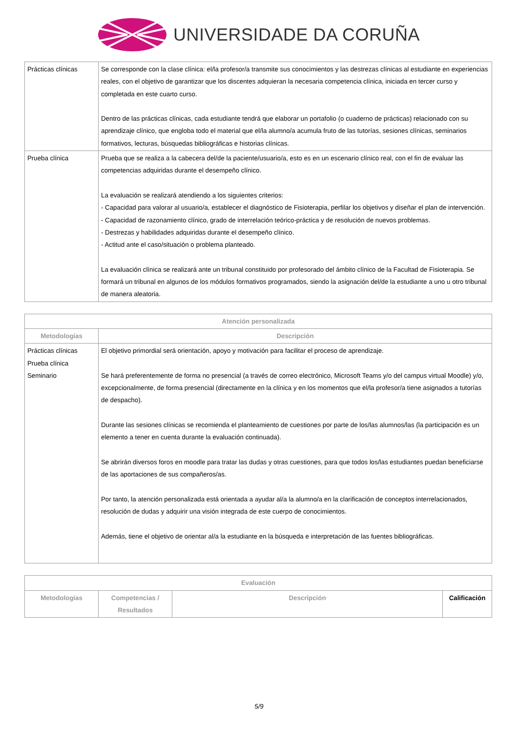UNIVERSIDADE DA CORUÑA
| Prácticas clínicas | Se corresponde con la clase clínica: el/la profesor/a transmite sus conocimientos y las destrezas clínicas al estudiante en experiencias reales, con el objetivo de garantizar que los discentes adquieran la necesaria competencia clínica, iniciada en tercer curso y completada en este cuarto curso. Dentro de las prácticas clínicas, cada estudiante tendrá que elaborar un portafolio (o cuaderno de prácticas) relacionado con su aprendizaje clínico, que engloba todo el material que el/la alumno/a acumula fruto de las tutorías, sesiones clínicas, seminarios formativos, lecturas, búsquedas bibliográficas e historias clínicas. |
| Prueba clínica | Prueba que se realiza a la cabecera del/de la paciente/usuario/a, esto es en un escenario clínico real, con el fin de evaluar las competencias adquiridas durante el desempeño clínico. La evaluación se realizará atendiendo a los siguientes criterios: - Capacidad para valorar al usuario/a, establecer el diagnóstico de Fisioterapia, perfilar los objetivos y diseñar el plan de intervención. - Capacidad de razonamiento clínico, grado de interrelación teórico-práctica y de resolución de nuevos problemas. - Destrezas y habilidades adquiridas durante el desempeño clínico. - Actitud ante el caso/situación o problema planteado. La evaluación clínica se realizará ante un tribunal constituido por profesorado del ámbito clínico de la Facultad de Fisioterapia. Se formará un tribunal en algunos de los módulos formativos programados, siendo la asignación del/de la estudiante a uno u otro tribunal de manera aleatoria. |
| Atención personalizada | |
| --- | --- |
| Metodologías | Descripción |
| Prácticas clínicas Prueba clínica Seminario | El objetivo primordial será orientación, apoyo y motivación para facilitar el proceso de aprendizaje. Se hará preferentemente de forma no presencial (a través de correo electrónico, Microsoft Teams y/o del campus virtual Moodle) y/o, excepcionalmente, de forma presencial (directamente en la clínica y en los momentos que el/la profesor/a tiene asignados a tutorías de despacho). Durante las sesiones clínicas se recomienda el planteamiento de cuestiones por parte de los/las alumnos/las (la participación es un elemento a tener en cuenta durante la evaluación continuada). Se abrirán diversos foros en moodle para tratar las dudas y otras cuestiones, para que todos los/las estudiantes puedan beneficiarse de las aportaciones de sus compañeros/as. Por tanto, la atención personalizada está orientada a ayudar al/a la alumno/a en la clarificación de conceptos interrelacionados, resolución de dudas y adquirir una visión integrada de este cuerpo de conocimientos. Además, tiene el objetivo de orientar al/a la estudiante en la búsqueda e interpretación de las fuentes bibliográficas. |
| Evaluación | | | |
| --- | --- | --- | --- |
| Metodologías | Competencias / Resultados | Descripción | Calificación |
5/9